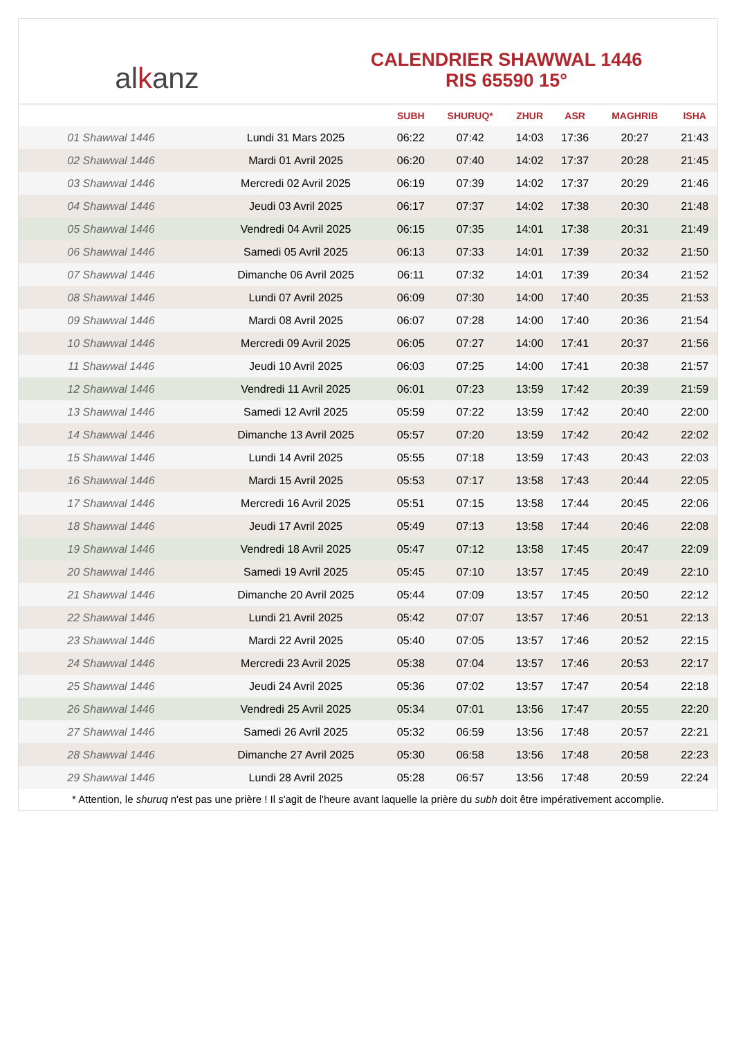alkanz
CALENDRIER SHAWWAL 1446
RIS 65590 15°
| | | SUBH | SHURUQ* | ZHUR | ASR | MAGHRIB | ISHA |
| --- | --- | --- | --- | --- | --- | --- | --- |
| 01 Shawwal 1446 | Lundi 31 Mars 2025 | 06:22 | 07:42 | 14:03 | 17:36 | 20:27 | 21:43 |
| 02 Shawwal 1446 | Mardi 01 Avril 2025 | 06:20 | 07:40 | 14:02 | 17:37 | 20:28 | 21:45 |
| 03 Shawwal 1446 | Mercredi 02 Avril 2025 | 06:19 | 07:39 | 14:02 | 17:37 | 20:29 | 21:46 |
| 04 Shawwal 1446 | Jeudi 03 Avril 2025 | 06:17 | 07:37 | 14:02 | 17:38 | 20:30 | 21:48 |
| 05 Shawwal 1446 | Vendredi 04 Avril 2025 | 06:15 | 07:35 | 14:01 | 17:38 | 20:31 | 21:49 |
| 06 Shawwal 1446 | Samedi 05 Avril 2025 | 06:13 | 07:33 | 14:01 | 17:39 | 20:32 | 21:50 |
| 07 Shawwal 1446 | Dimanche 06 Avril 2025 | 06:11 | 07:32 | 14:01 | 17:39 | 20:34 | 21:52 |
| 08 Shawwal 1446 | Lundi 07 Avril 2025 | 06:09 | 07:30 | 14:00 | 17:40 | 20:35 | 21:53 |
| 09 Shawwal 1446 | Mardi 08 Avril 2025 | 06:07 | 07:28 | 14:00 | 17:40 | 20:36 | 21:54 |
| 10 Shawwal 1446 | Mercredi 09 Avril 2025 | 06:05 | 07:27 | 14:00 | 17:41 | 20:37 | 21:56 |
| 11 Shawwal 1446 | Jeudi 10 Avril 2025 | 06:03 | 07:25 | 14:00 | 17:41 | 20:38 | 21:57 |
| 12 Shawwal 1446 | Vendredi 11 Avril 2025 | 06:01 | 07:23 | 13:59 | 17:42 | 20:39 | 21:59 |
| 13 Shawwal 1446 | Samedi 12 Avril 2025 | 05:59 | 07:22 | 13:59 | 17:42 | 20:40 | 22:00 |
| 14 Shawwal 1446 | Dimanche 13 Avril 2025 | 05:57 | 07:20 | 13:59 | 17:42 | 20:42 | 22:02 |
| 15 Shawwal 1446 | Lundi 14 Avril 2025 | 05:55 | 07:18 | 13:59 | 17:43 | 20:43 | 22:03 |
| 16 Shawwal 1446 | Mardi 15 Avril 2025 | 05:53 | 07:17 | 13:58 | 17:43 | 20:44 | 22:05 |
| 17 Shawwal 1446 | Mercredi 16 Avril 2025 | 05:51 | 07:15 | 13:58 | 17:44 | 20:45 | 22:06 |
| 18 Shawwal 1446 | Jeudi 17 Avril 2025 | 05:49 | 07:13 | 13:58 | 17:44 | 20:46 | 22:08 |
| 19 Shawwal 1446 | Vendredi 18 Avril 2025 | 05:47 | 07:12 | 13:58 | 17:45 | 20:47 | 22:09 |
| 20 Shawwal 1446 | Samedi 19 Avril 2025 | 05:45 | 07:10 | 13:57 | 17:45 | 20:49 | 22:10 |
| 21 Shawwal 1446 | Dimanche 20 Avril 2025 | 05:44 | 07:09 | 13:57 | 17:45 | 20:50 | 22:12 |
| 22 Shawwal 1446 | Lundi 21 Avril 2025 | 05:42 | 07:07 | 13:57 | 17:46 | 20:51 | 22:13 |
| 23 Shawwal 1446 | Mardi 22 Avril 2025 | 05:40 | 07:05 | 13:57 | 17:46 | 20:52 | 22:15 |
| 24 Shawwal 1446 | Mercredi 23 Avril 2025 | 05:38 | 07:04 | 13:57 | 17:46 | 20:53 | 22:17 |
| 25 Shawwal 1446 | Jeudi 24 Avril 2025 | 05:36 | 07:02 | 13:57 | 17:47 | 20:54 | 22:18 |
| 26 Shawwal 1446 | Vendredi 25 Avril 2025 | 05:34 | 07:01 | 13:56 | 17:47 | 20:55 | 22:20 |
| 27 Shawwal 1446 | Samedi 26 Avril 2025 | 05:32 | 06:59 | 13:56 | 17:48 | 20:57 | 22:21 |
| 28 Shawwal 1446 | Dimanche 27 Avril 2025 | 05:30 | 06:58 | 13:56 | 17:48 | 20:58 | 22:23 |
| 29 Shawwal 1446 | Lundi 28 Avril 2025 | 05:28 | 06:57 | 13:56 | 17:48 | 20:59 | 22:24 |
* Attention, le shuruq n'est pas une prière ! Il s'agit de l'heure avant laquelle la prière du subh doit être impérativement accomplie.